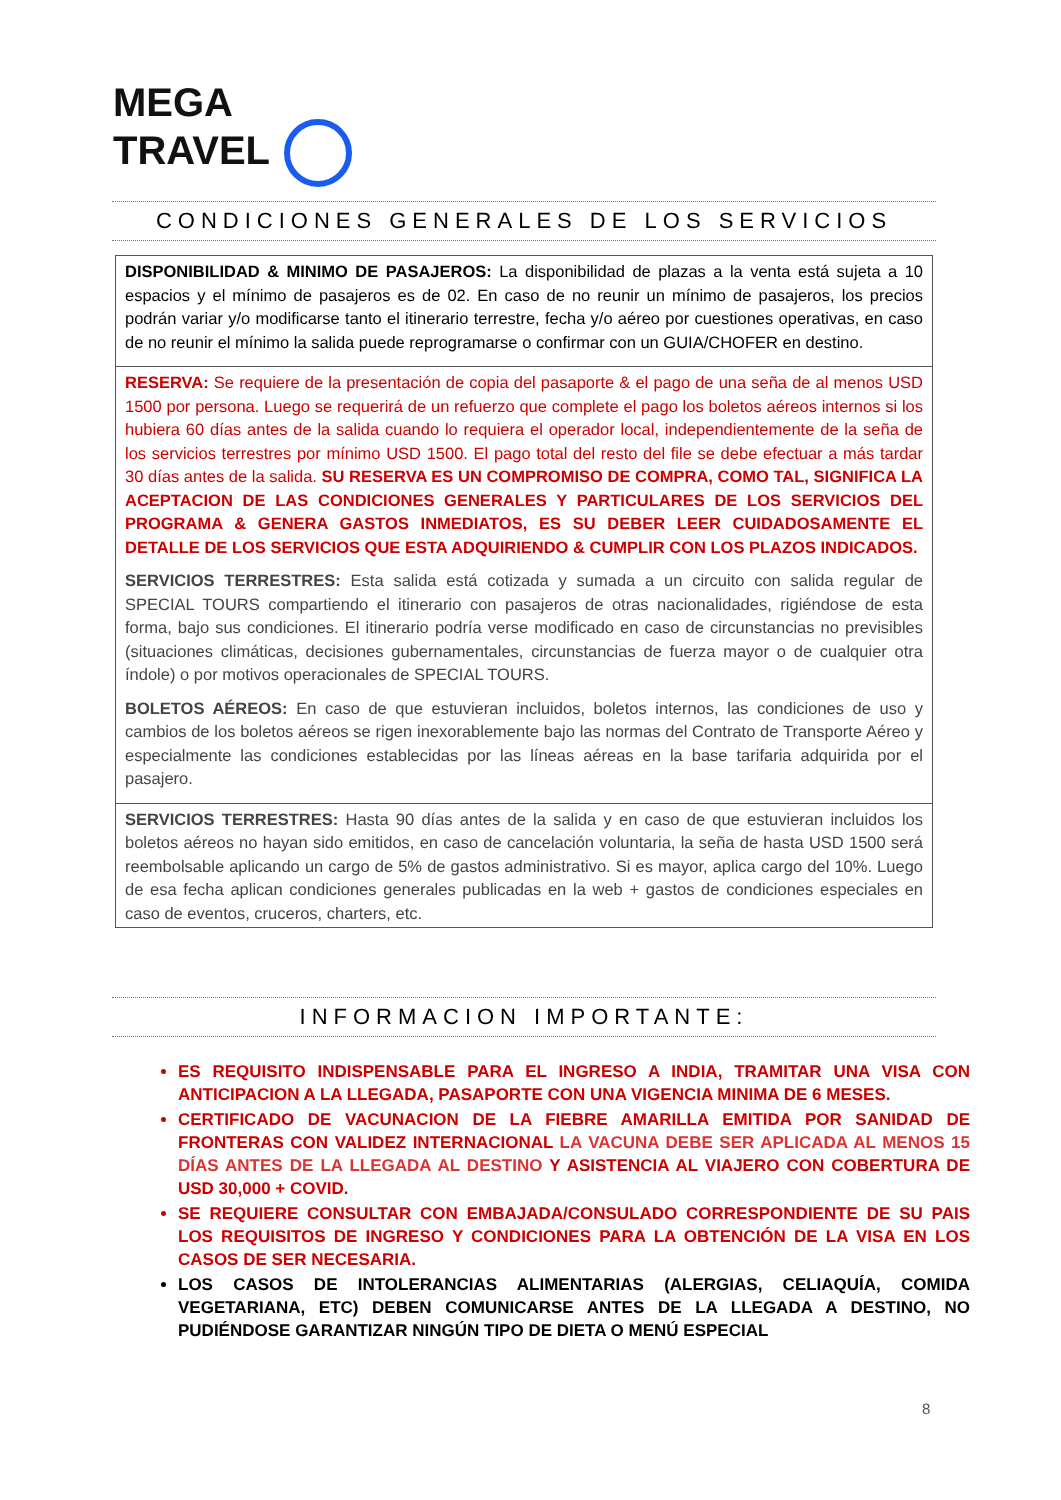MEGA
TRAVEL
CONDICIONES GENERALES DE LOS SERVICIOS
| DISPONIBILIDAD & MINIMO DE PASAJEROS: La disponibilidad de plazas a la venta está sujeta a 10 espacios y el mínimo de pasajeros es de 02. En caso de no reunir un mínimo de pasajeros, los precios podrán variar y/o modificarse tanto el itinerario terrestre, fecha y/o aéreo por cuestiones operativas, en caso de no reunir el mínimo la salida puede reprogramarse o confirmar con un GUIA/CHOFER en destino. |
| RESERVA: Se requiere de la presentación de copia del pasaporte & el pago de una seña de al menos USD 1500 por persona. Luego se requerirá de un refuerzo que complete el pago los boletos aéreos internos si los hubiera 60 días antes de la salida cuando lo requiera el operador local, independientemente de la seña de los servicios terrestres por mínimo USD 1500. El pago total del resto del file se debe efectuar a más tardar 30 días antes de la salida. SU RESERVA ES UN COMPROMISO DE COMPRA, COMO TAL, SIGNIFICA LA ACEPTACION DE LAS CONDICIONES GENERALES Y PARTICULARES DE LOS SERVICIOS DEL PROGRAMA & GENERA GASTOS INMEDIATOS, ES SU DEBER LEER CUIDADOSAMENTE EL DETALLE DE LOS SERVICIOS QUE ESTA ADQUIRIENDO & CUMPLIR CON LOS PLAZOS INDICADOS. SERVICIOS TERRESTRES: Esta salida está cotizada y sumada a un circuito con salida regular de SPECIAL TOURS compartiendo el itinerario con pasajeros de otras nacionalidades, rigiéndose de esta forma, bajo sus condiciones. El itinerario podría verse modificado en caso de circunstancias no previsibles (situaciones climáticas, decisiones gubernamentales, circunstancias de fuerza mayor o de cualquier otra índole) o por motivos operacionales de SPECIAL TOURS. BOLETOS AÉREOS: En caso de que estuvieran incluidos, boletos internos, las condiciones de uso y cambios de los boletos aéreos se rigen inexorablemente bajo las normas del Contrato de Transporte Aéreo y especialmente las condiciones establecidas por las líneas aéreas en la base tarifaria adquirida por el pasajero. |
| SERVICIOS TERRESTRES: Hasta 90 días antes de la salida y en caso de que estuvieran incluidos los boletos aéreos no hayan sido emitidos, en caso de cancelación voluntaria, la seña de hasta USD 1500 será reembolsable aplicando un cargo de 5% de gastos administrativo. Si es mayor, aplica cargo del 10%. Luego de esa fecha aplican condiciones generales publicadas en la web + gastos de condiciones especiales en caso de eventos, cruceros, charters, etc. |
INFORMACION IMPORTANTE:
ES REQUISITO INDISPENSABLE PARA EL INGRESO A INDIA, TRAMITAR UNA VISA CON ANTICIPACION A LA LLEGADA, PASAPORTE CON UNA VIGENCIA MINIMA DE 6 MESES.
CERTIFICADO DE VACUNACION DE LA FIEBRE AMARILLA EMITIDA POR SANIDAD DE FRONTERAS CON VALIDEZ INTERNACIONAL LA VACUNA DEBE SER APLICADA AL MENOS 15 DÍAS ANTES DE LA LLEGADA AL DESTINO Y ASISTENCIA AL VIAJERO CON COBERTURA DE USD 30,000 + COVID.
SE REQUIERE CONSULTAR CON EMBAJADA/CONSULADO CORRESPONDIENTE DE SU PAIS LOS REQUISITOS DE INGRESO Y CONDICIONES PARA LA OBTENCIÓN DE LA VISA EN LOS CASOS DE SER NECESARIA.
LOS CASOS DE INTOLERANCIAS ALIMENTARIAS (ALERGIAS, CELIAQUÍA, COMIDA VEGETARIANA, ETC) DEBEN COMUNICARSE ANTES DE LA LLEGADA A DESTINO, NO PUDIÉNDOSE GARANTIZAR NINGÚN TIPO DE DIETA O MENÚ ESPECIAL
8